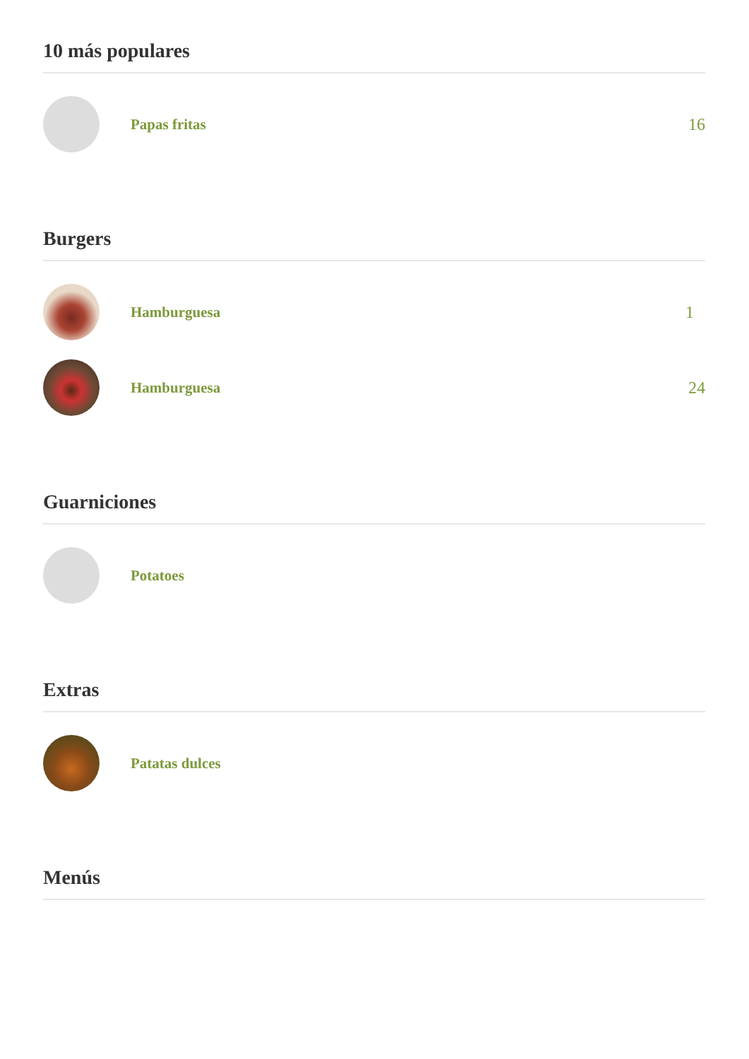10 más populares
Papas fritas 16
Burgers
Hamburguesa 1
Hamburguesa 24
Guarniciones
Potatoes
Extras
Patatas dulces
Menús